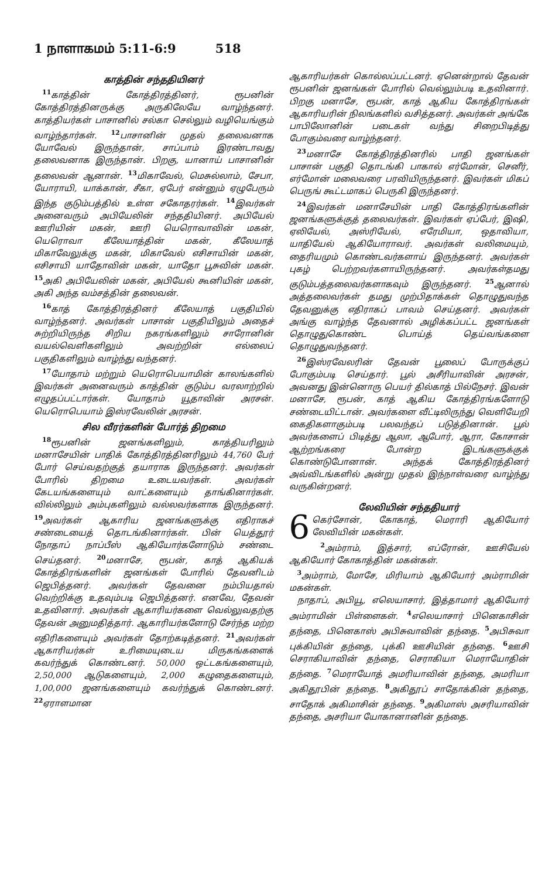1 நாளாகமம் 5:11-6:9 518
காத்தின் சந்ததியினர்
<sup>11</sup> காத்தின் கோத்திரத்தினர், ரூபனின் கோத்திரத்தினருக்கு அருகிலேயே வாழ்ந்தனர். காத்தியர்கள் பாசானில் சல்கா செல்லும் வழியெங்கும் வாழ்ந்தார்கள். <sup>12</sup>பாசானின் முதல் தலைவனாக யோவேல் இருந்தான், சாப்பாம் இரண்டாவது தலைவனாக இருந்தான். பிறகு, யானாய் பாசானின் தலைவன் ஆனான். <sup>13</sup>மிகாவேல், மெசுல்லாம், சேபா, யோராயி, யாக்கான், சீகா, ஏபேர் என்னும் ஏழுபேரும் இந்த குடும்பத்தில் உள்ள சகோதரர்கள். <sup>14</sup>இவர்கள் அனைவரும் அபியேலின் சந்ததியினர். அபியேல் ஊரியின் மகன், ஊரி யெரொவாவின் மகன், யெரொவா கீலேயாத்தின் மகன், கீலேயாத் மிகாவேலுக்கு மகன், மிகாவேல் எசிசாயின் மகன், எசிசாயி யாதோவின் மகன், யாதோ பூசுவின் மகன். <sup>15</sup>அகி அபியேலின் மகன், அபியேல் கூனியின் மகன், அகி அந்த வம்சத்தின் தலைவன்.
<sup>16</sup> காத் கோத்திரத்தினர் கீலேயாத் பகுதியில் வாழ்ந்தனர். அவர்கள் பாசான் பகுதியிலும் அதைச் சுற்றியிருந்த சிறிய நகரங்களிலும் சாரோனின் வயல்வெளிகளிலும் அவற்றின் எல்லைப் பகுதிகளிலும் வாழ்ந்து வந்தனர்.
<sup>17</sup> யோதாம் மற்றும் யெரொபெயாமின் காலங்களில் இவர்கள் அனைவரும் காத்தின் குடும்ப வரலாற்றில் எழுதப்பட்டார்கள். யோதாம் யூதாவின் அரசன். யெரொபெயாம் இஸ்ரவேலின் அரசன்.
சில வீரர்களின் போர்த் திறமை
<sup>18</sup> ரூபனின் ஜனங்களிலும், காத்தியரிலும் மனாசேயின் பாதிக் கோத்திரத்தினரிலும் 44,760 பேர் போர் செய்வதற்குத் தயாராக இருந்தனர். அவர்கள் போரில் திறமை உடையவர்கள். அவர்கள் கேடயங்களையும் வாட்களையும் தாங்கினார்கள். வில்லிலும் அம்புகளிலும் வல்லவர்களாக இருந்தனர். <sup>19</sup>அவர்கள் ஆகாரிய ஜனங்களுக்கு எதிராகச் சண்டையைத் தொடங்கினார்கள். பின் யெத்தூர் நோதாப் நாப்பீஸ் ஆகியோர்களோடும் சண்டை செய்தனர். <sup>20</sup>மனாசே, ரூபன், காத் ஆகியக் கோத்திரங்களின் ஜனங்கள் போரில் தேவனிடம் ஜெபித்தனர். அவர்கள் தேவனை நம்பியதால் வெற்றிக்கு உதவும்படி ஜெபித்தனர். எனவே, தேவன் உதவினார். அவர்கள் ஆகாரியர்களை வெல்லுவதற்கு தேவன் அனுமதித்தார். ஆகாரியர்களோடு சேர்ந்த மற்ற எதிரிகளையும் அவர்கள் தோற்கடித்தனர். <sup>21</sup>அவர்கள் ஆகாரியர்கள் உரிமையுடைய மிருகங்களைக் கவர்ந்துக் கொண்டனர். 50,000 ஒட்டகங்களையும், 2,50,000 ஆடுகளையும், 2,000 கழுதைகளையும், 1,00,000 ஜனங்களையும் கவர்ந்துக் கொண்டனர். <sup>22</sup>ஏராளமான
ஆகாரியர்கள் கொல்லப்பட்டனர். ஏனென்றால் தேவன் ரூபனின் ஜனங்கள் போரில் வெல்லும்படி உதவினார். பிறகு மனாசே, ரூபன், காத் ஆகிய கோத்திரங்கள் ஆகாரியரின் நிலங்களில் வசித்தனர். அவர்கள் அங்கே பாபிலோனின் படைகள் வந்து சிறைபிடித்து போகும்வரை வாழ்ந்தனர்.
<sup>23</sup> மனாசே கோத்திரத்தினரில் பாதி ஜனங்கள் பாசான் பகுதி தொடங்கி பாகால் எர்மோன், செனீர், எர்மோன் மலைவரை பரவியிருந்தனர். இவர்கள் மிகப் பெருங் கூட்டமாகப் பெருகி இருந்தனர்.
<sup>24</sup> இவர்கள் மனாசேயின் பாதி கோத்திரங்களின் ஜனங்களுக்குத் தலைவர்கள். இவர்கள் ஏப்பேர், இஷி, ஏலியேல், அஸ்ரியேல், எரேமியா, ஒதாவியா, யாதியேல் ஆகியோராவர். அவர்கள் வலிமையும், தைரியமும் கொண்டவர்களாய் இருந்தனர். அவர்கள் புகழ் பெற்றவர்களாயிருந்தனர். அவர்கள்தமது குடும்பத்தலைவர்களாகவும் இருந்தனர். <sup>25</sup>ஆனால் அத்தலைவர்கள் தமது முற்பிதாக்கள் தொழுதுவந்த தேவனுக்கு எதிராகப் பாவம் செய்தனர். அவர்கள் அங்கு வாழ்ந்த தேவனால் அழிக்கப்பட்ட ஜனங்கள் தொழுதுகொண்ட பொய்த் தெய்வங்களை தொழுதுவந்தனர்.
<sup>26</sup> இஸ்ரவேலரின் தேவன் பூலைப் போருக்குப் போகும்படி செய்தார். பூல் அசீரியாவின் அரசன், அவனது இன்னொரு பெயர் தில்காத் பில்நேசர். இவன் மனாசே, ரூபன், காத் ஆகிய கோத்திரங்களோடு சண்டையிட்டான். அவர்களை வீட்டிலிருந்து வெளியேறி கைதிகளாகும்படி பலவந்தப் படுத்தினான். பூல் அவர்களைப் பிடித்து ஆலா, ஆபோர், ஆரா, கோசான் ஆற்றங்கரை போன்ற இடங்களுக்குக் கொண்டுபோனான். அந்தக் கோத்திரத்தினர் அவ்விடங்களில் அன்று முதல் இந்நாள்வரை வாழ்ந்து வருகின்றனர்.
லேவியின் சந்ததியார்
6 கெர்சோன், கோகாத், மெராரி ஆகியோர் லேவியின் மகன்கள்.
<sup>2</sup> அம்ராம், இத்சார், எப்ரோன், ஊசியேல் ஆகியோர் கோகாத்தின் மகன்கள்.
<sup>3</sup> அம்ராம், மோசே, மிரியாம் ஆகியோர் அம்ராமின் மகன்கள்.
நாதாப், அபியூ, எலெயாசார், இத்தாமார் ஆகியோர் அம்ராமின் பிள்ளைகள். <sup>4</sup>எலெயாசார் பினெகாசின் தந்தை, பினெகாஸ் அபிசுவாவின் தந்தை. <sup>5</sup>அபிசுவா புக்கியின் தந்தை, புக்கி ஊசியின் தந்தை. <sup>6</sup>ஊசி செராகியாவின் தந்தை, செராகியா மெராயோதின் தந்தை. <sup>7</sup>மெராயோத் அமரியாவின் தந்தை, அமரியா அகிதூபின் தந்தை. <sup>8</sup>அகிதூப் சாதோக்கின் தந்தை, சாதோக் அகிமாசின் தந்தை. <sup>9</sup>அகிமாஸ் அசரியாவின் தந்தை, அசரியா யோகானானின் தந்தை.